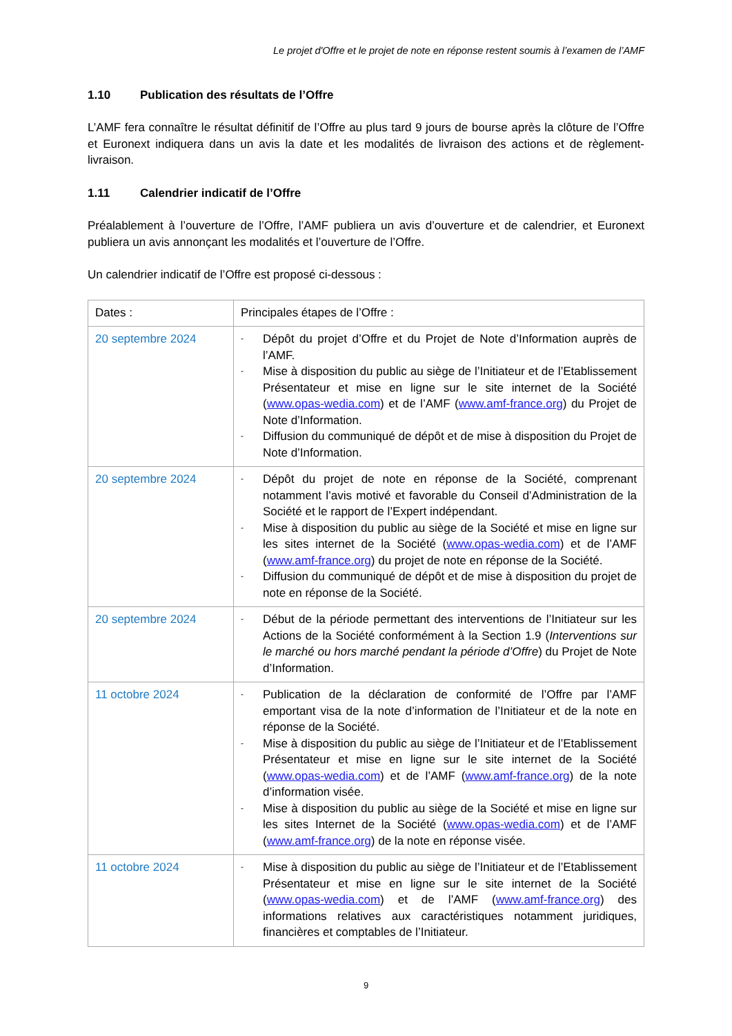Le projet d'Offre et le projet de note en réponse restent soumis à l’examen de l’AMF
1.10 Publication des résultats de l’Offre
L’AMF fera connaître le résultat définitif de l’Offre au plus tard 9 jours de bourse après la clôture de l’Offre et Euronext indiquera dans un avis la date et les modalités de livraison des actions et de règlement-livraison.
1.11 Calendrier indicatif de l’Offre
Préalablement à l’ouverture de l’Offre, l’AMF publiera un avis d’ouverture et de calendrier, et Euronext publiera un avis annonçant les modalités et l’ouverture de l’Offre.
Un calendrier indicatif de l’Offre est proposé ci-dessous :
| Dates : | Principales étapes de l’Offre : |
| 20 septembre 2024 | - Dépôt du projet d’Offre et du Projet de Note d’Information auprès de l’AMF. - Mise à disposition du public au siège de l’Initiateur et de l’Etablissement Présentateur et mise en ligne sur le site internet de la Société ( www.opas-wedia.com ) et de l’AMF ( www.amf-france.org ) du Projet de Note d’Information. - Diffusion du communiqué de dépôt et de mise à disposition du Projet de Note d’Information. |
| 20 septembre 2024 | - Dépôt du projet de note en réponse de la Société, comprenant notamment l’avis motivé et favorable du Conseil d’Administration de la Société et le rapport de l’Expert indépendant. - Mise à disposition du public au siège de la Société et mise en ligne sur les sites internet de la Société ( www.opas-wedia.com ) et de l’AMF ( www.amf-france.org ) du projet de note en réponse de la Société. - Diffusion du communiqué de dépôt et de mise à disposition du projet de note en réponse de la Société. |
| 20 septembre 2024 | - Début de la période permettant des interventions de l’Initiateur sur les Actions de la Société conformément à la Section 1.9 ( Interventions sur le marché ou hors marché pendant la période d’Offre ) du Projet de Note d’Information. |
| 11 octobre 2024 | - Publication de la déclaration de conformité de l’Offre par l’AMF emportant visa de la note d’information de l’Initiateur et de la note en réponse de la Société. - Mise à disposition du public au siège de l’Initiateur et de l’Etablissement Présentateur et mise en ligne sur le site internet de la Société ( www.opas-wedia.com ) et de l’AMF ( www.amf-france.org ) de la note d’information visée. - Mise à disposition du public au siège de la Société et mise en ligne sur les sites Internet de la Société ( www.opas-wedia.com ) et de l’AMF ( www.amf-france.org ) de la note en réponse visée. |
| 11 octobre 2024 | - Mise à disposition du public au siège de l’Initiateur et de l’Etablissement Présentateur et mise en ligne sur le site internet de la Société ( www.opas-wedia.com ) et de l’AMF ( www.amf-france.org ) des informations relatives aux caractéristiques notamment juridiques, financières et comptables de l’Initiateur. |
9